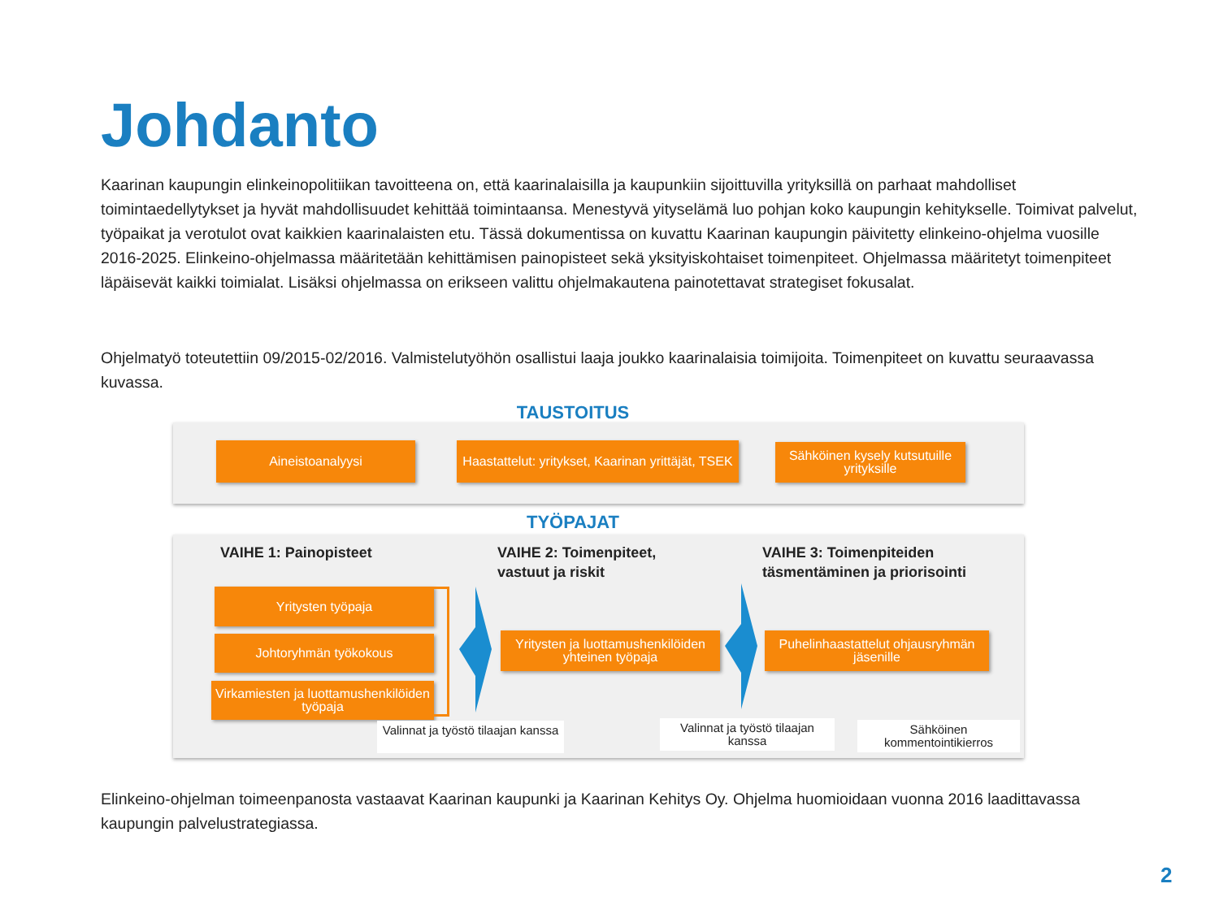Johdanto
Kaarinan kaupungin elinkeinopolitiikan tavoitteena on, että kaarinalaisilla ja kaupunkiin sijoittuvilla yrityksillä on parhaat mahdolliset toimintaedellytykset ja hyvät mahdollisuudet kehittää toimintaansa. Menestyvä yityselämä luo pohjan koko kaupungin kehitykselle. Toimivat palvelut, työpaikat ja verotulot ovat kaikkien kaarinalaisten etu. Tässä dokumentissa on kuvattu Kaarinan kaupungin päivitetty elinkeino-ohjelma vuosille 2016-2025. Elinkeino-ohjelmassa määritetään kehittämisen painopisteet sekä yksityiskohtaiset toimenpiteet. Ohjelmassa määritetyt toimenpiteet läpäisevät kaikki toimialat. Lisäksi ohjelmassa on erikseen valittu ohjelmakautena painotettavat strategiset fokusalat.
Ohjelmatyö toteutettiin 09/2015-02/2016. Valmistelutyöhön osallistui laaja joukko kaarinalaisia toimijoita. Toimenpiteet on kuvattu seuraavassa kuvassa.
TAUSTOITUS
Aineistoanalyysi
Haastattelut: yritykset, Kaarinan yrittäjät, TSEK
Sähköinen kysely kutsutuille yrityksille
TYÖPAJAT
VAIHE 1: Painopisteet
VAIHE 2: Toimenpiteet,
vastuut ja riskit
VAIHE 3: Toimenpiteiden
täsmentäminen ja priorisointi
Yritysten työpaja
Johtoryhmän työkokous
Virkamiesten ja luottamushenkilöiden työpaja
Yritysten ja luottamushenkilöiden yhteinen työpaja
Puhelinhaastattelut ohjausryhmän jäsenille
Valinnat ja työstö tilaajan kanssa
Valinnat ja työstö tilaajan kanssa
Sähköinen kommentointikierros
Elinkeino-ohjelman toimeenpanosta vastaavat Kaarinan kaupunki ja Kaarinan Kehitys Oy. Ohjelma huomioidaan vuonna 2016 laadittavassa kaupungin palvelustrategiassa.
2